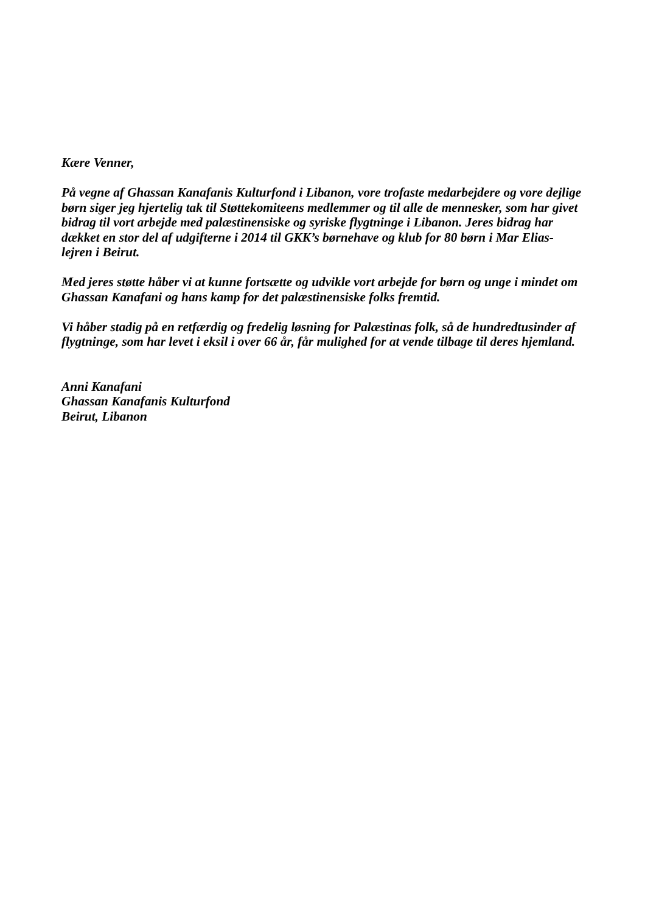Kære Venner,
På vegne af Ghassan Kanafanis Kulturfond i Libanon, vore trofaste medarbejdere og vore dejlige børn siger jeg hjertelig tak til Støttekomiteens medlemmer og til alle de mennesker, som har givet bidrag til vort arbejde med palæstinensiske og syriske flygtninge i Libanon. Jeres bidrag har dækket en stor del af udgifterne i 2014 til GKK’s børnehave og klub for 80 børn i Mar Elias-lejren i Beirut.
Med jeres støtte håber vi at kunne fortsætte og udvikle vort arbejde for børn og unge i mindet om Ghassan Kanafani og hans kamp for det palæstinensiske folks fremtid.
Vi håber stadig på en retfærdig og fredelig løsning for Palæstinas folk, så de hundredtusinder af flygtninge, som har levet i eksil i over 66 år, får mulighed for at vende tilbage til deres hjemland.
Anni Kanafani
Ghassan Kanafanis Kulturfond
Beirut, Libanon